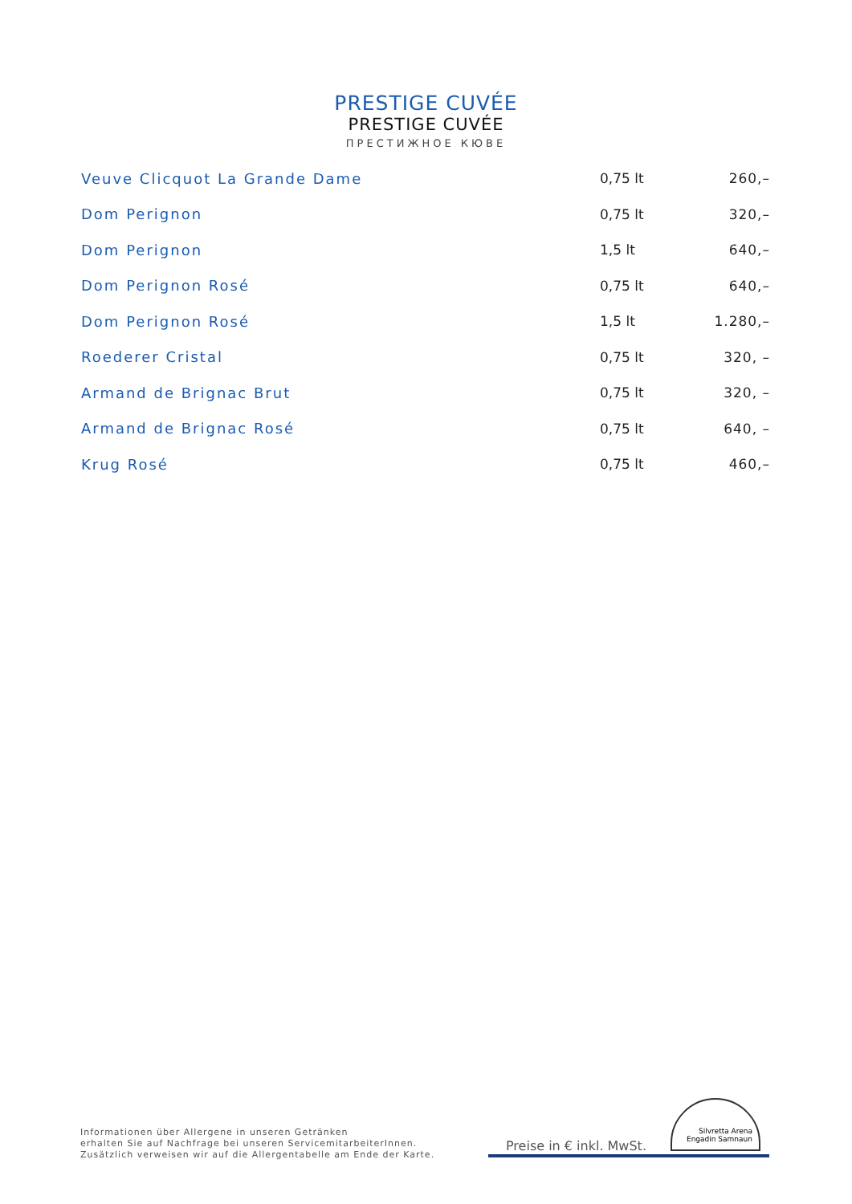PRESTIGE CUVÉE
PRESTIGE CUVÉE
ПРЕСТИЖНОЕ КЮВЕ
| Veuve Clicquot La Grande Dame | 0,75 lt | 260,– |
| Dom Perignon | 0,75 lt | 320,– |
| Dom Perignon | 1,5 lt | 640,– |
| Dom Perignon Rosé | 0,75 lt | 640,– |
| Dom Perignon Rosé | 1,5 lt | 1.280,– |
| Roederer Cristal | 0,75 lt | 320, – |
| Armand de Brignac Brut | 0,75 lt | 320, – |
| Armand de Brignac Rosé | 0,75 lt | 640, – |
| Krug Rosé | 0,75 lt | 460,– |
Informationen über Allergene in unseren Getränken
erhalten Sie auf Nachfrage bei unseren ServicemitarbeiterInnen.
Zusätzlich verweisen wir auf die Allergentabelle am Ende der Karte.
Preise in € inkl. MwSt.
Silvretta Arena
Engadin Samnaun